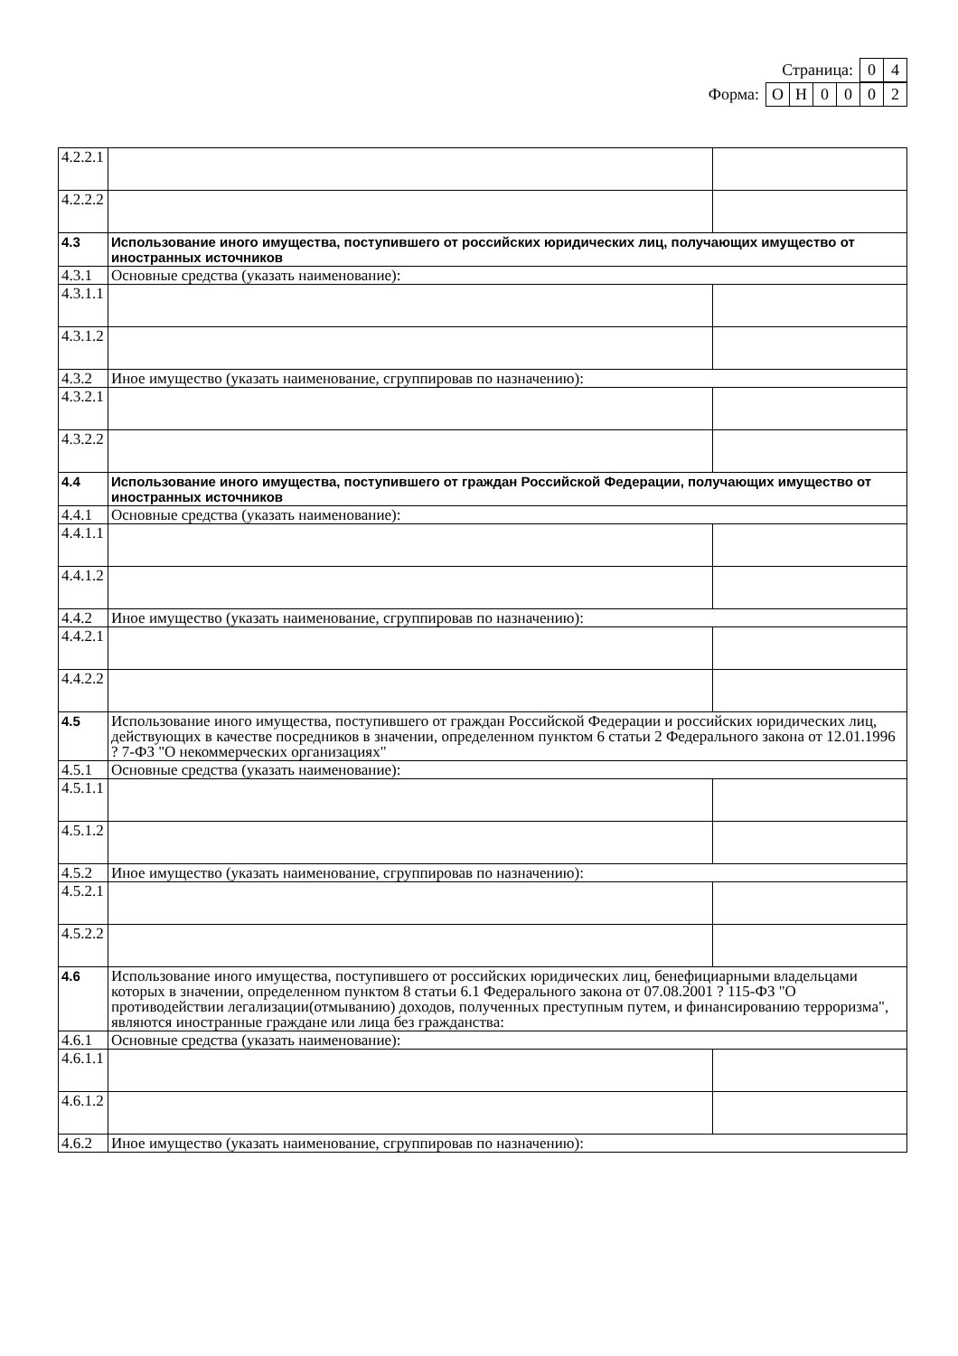Страница: 0 4
Форма: ОН 0002
| 4.2.2.1 | | |
| 4.2.2.2 | | |
| 4.3 | Использование иного имущества, поступившего от российских юридических лиц, получающих имущество от иностранных источников | |
| 4.3.1 | Основные средства (указать наименование): | |
| 4.3.1.1 | | |
| 4.3.1.2 | | |
| 4.3.2 | Иное имущество (указать наименование, сгруппировав по назначению): | |
| 4.3.2.1 | | |
| 4.3.2.2 | | |
| 4.4 | Использование иного имущества, поступившего от граждан Российской Федерации, получающих имущество от иностранных источников | |
| 4.4.1 | Основные средства (указать наименование): | |
| 4.4.1.1 | | |
| 4.4.1.2 | | |
| 4.4.2 | Иное имущество (указать наименование, сгруппировав по назначению): | |
| 4.4.2.1 | | |
| 4.4.2.2 | | |
| 4.5 | Использование иного имущества, поступившего от граждан Российской Федерации и российских юридических лиц, действующих в качестве посредников в значении, определенном пунктом 6 статьи 2 Федерального закона от 12.01.1996 ? 7-ФЗ "О некоммерческих организациях" | |
| 4.5.1 | Основные средства (указать наименование): | |
| 4.5.1.1 | | |
| 4.5.1.2 | | |
| 4.5.2 | Иное имущество (указать наименование, сгруппировав по назначению): | |
| 4.5.2.1 | | |
| 4.5.2.2 | | |
| 4.6 | Использование иного имущества, поступившего от российских юридических лиц, бенефициарными владельцами которых в значении, определенном пунктом 8 статьи 6.1 Федерального закона от 07.08.2001 ? 115-ФЗ "О противодействии легализации(отмыванию) доходов, полученных преступным путем, и финансированию терроризма", являются иностранные граждане или лица без гражданства: | |
| 4.6.1 | Основные средства (указать наименование): | |
| 4.6.1.1 | | |
| 4.6.1.2 | | |
| 4.6.2 | Иное имущество (указать наименование, сгруппировав по назначению): | |